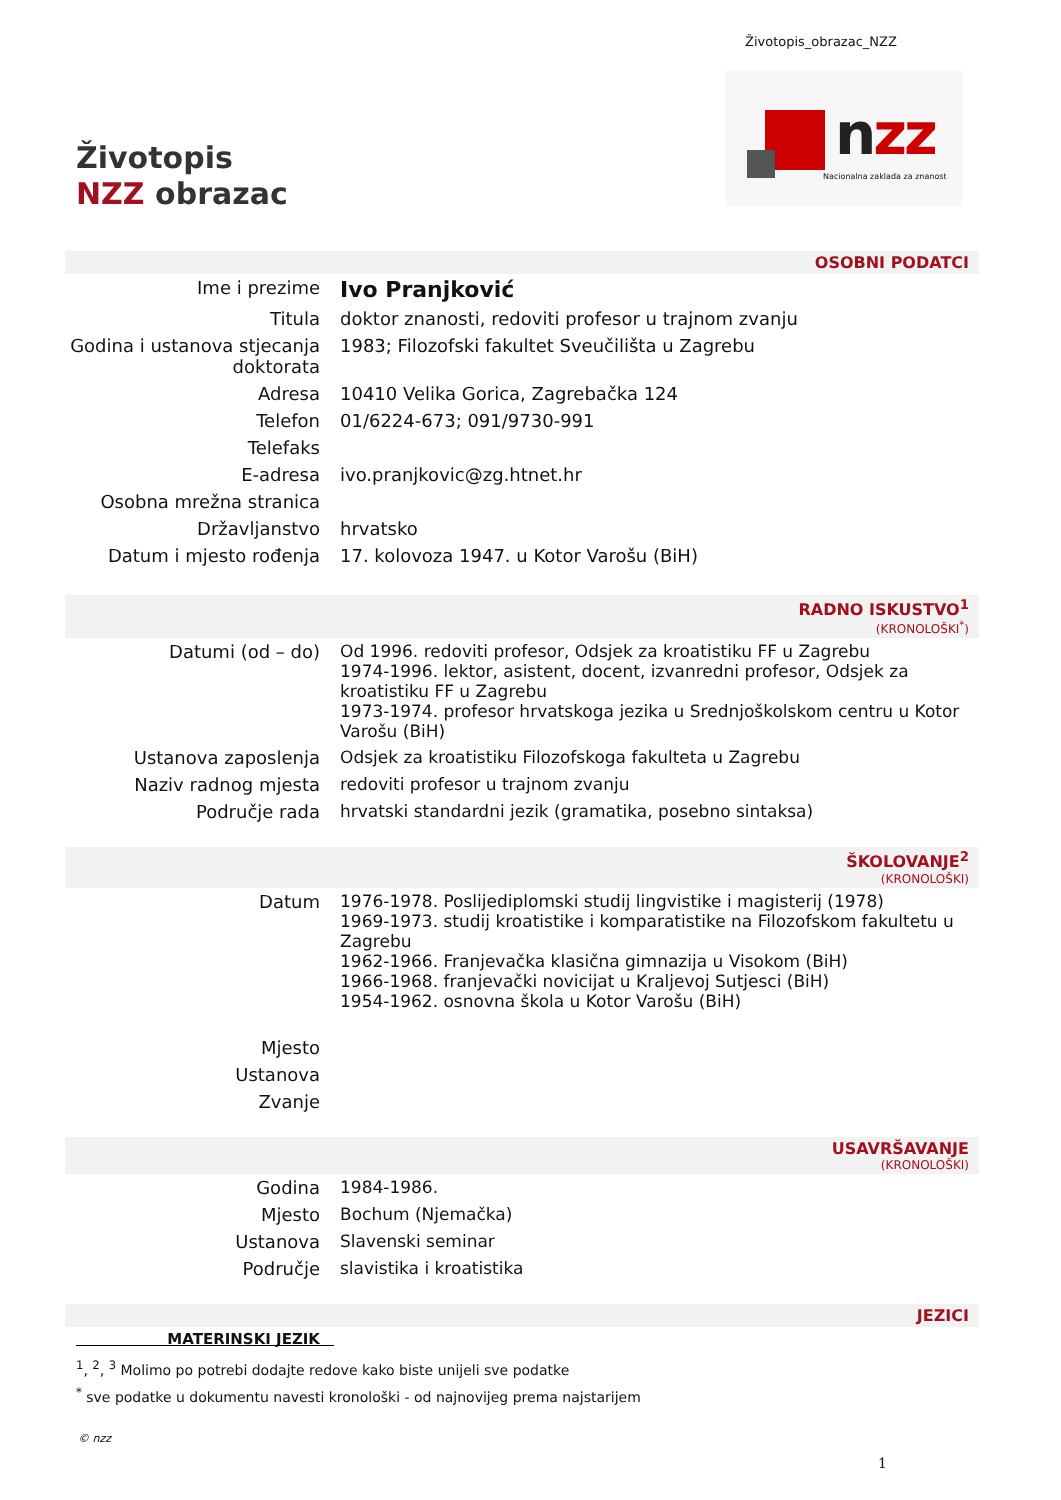Životopis_obrazac_NZZ
nzz
Nacionalna zaklada za znanost
Životopis
NZZ obrazac
OSOBNI PODATCI
| Ime i prezime | Ivo Pranjković |
| Titula | doktor znanosti, redoviti profesor u trajnom zvanju |
| Godina i ustanova stjecanja doktorata | 1983; Filozofski fakultet Sveučilišta u Zagrebu |
| Adresa | 10410 Velika Gorica, Zagrebačka 124 |
| Telefon | 01/6224-673; 091/9730-991 |
| Telefaks | |
| E-adresa | ivo.pranjkovic@zg.htnet.hr |
| Osobna mrežna stranica | |
| Državljanstvo | hrvatsko |
| Datum i mjesto rođenja | 17. kolovoza 1947. u Kotor Varošu (BiH) |
RADNO ISKUSTVO<sup>1</sup>
(KRONOLOŠKI<sup>*</sup>)
| Datumi (od – do) | Od 1996. redoviti profesor, Odsjek za kroatistiku FF u Zagrebu 1974-1996. lektor, asistent, docent, izvanredni profesor, Odsjek za kroatistiku FF u Zagrebu 1973-1974. profesor hrvatskoga jezika u Srednjoškolskom centru u Kotor Varošu (BiH) |
| Ustanova zaposlenja | Odsjek za kroatistiku Filozofskoga fakulteta u Zagrebu |
| Naziv radnog mjesta | redoviti profesor u trajnom zvanju |
| Područje rada | hrvatski standardni jezik (gramatika, posebno sintaksa) |
ŠKOLOVANJE<sup>2</sup>
(KRONOLOŠKI)
| Datum | 1976-1978. Poslijediplomski studij lingvistike i magisterij (1978) 1969-1973. studij kroatistike i komparatistike na Filozofskom fakultetu u Zagrebu 1962-1966. Franjevačka klasična gimnazija u Visokom (BiH) 1966-1968. franjevački novicijat u Kraljevoj Sutjesci (BiH) 1954-1962. osnovna škola u Kotor Varošu (BiH) |
| Mjesto | |
| Ustanova | |
| Zvanje | |
USAVRŠAVANJE
(KRONOLOŠKI)
| Godina | 1984-1986. |
| Mjesto | Bochum (Njemačka) |
| Ustanova | Slavenski seminar |
| Područje | slavistika i kroatistika |
JEZICI
| MATERINSKI JEZIK | |
<sup>1</sup>, <sup>2</sup>, <sup>3</sup> Molimo po potrebi dodajte redove kako biste unijeli sve podatke
<sup>*</sup> sve podatke u dokumentu navesti kronološki - od najnovijeg prema najstarijem
© nzz
1